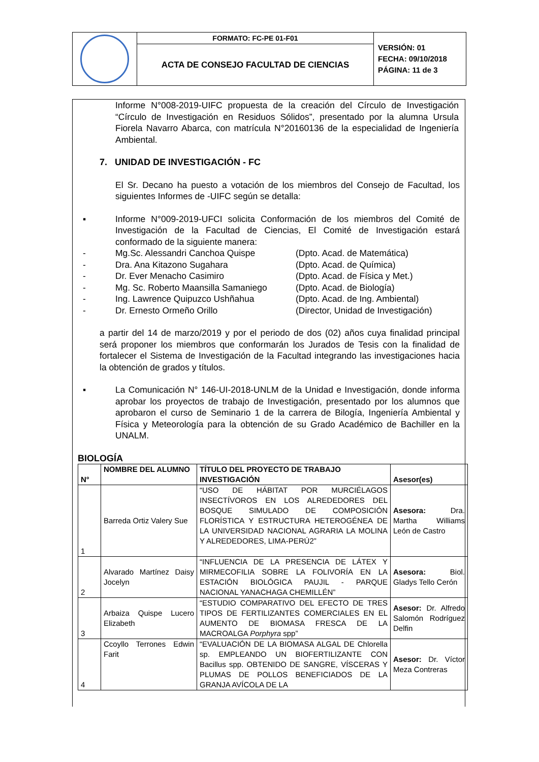| | FORMATO: FC-PE 01-F01 | VERSIÓN: 01 FECHA: 09/10/2018 PÁGINA: 11 de 3 |
| | ACTA DE CONSEJO FACULTAD DE CIENCIAS | |
Informe N°008-2019-UIFC propuesta de la creación del Círculo de Investigación “Círculo de Investigación en Residuos Sólidos”, presentado por la alumna Ursula Fiorela Navarro Abarca, con matrícula N°20160136 de la especialidad de Ingeniería Ambiental.
7. UNIDAD DE INVESTIGACIÓN - FC
El Sr. Decano ha puesto a votación de los miembros del Consejo de Facultad, los siguientes Informes de -UIFC según se detalla:
▪ Informe N°009-2019-UFCI solicita Conformación de los miembros del Comité de Investigación de la Facultad de Ciencias, El Comité de Investigación estará conformado de la siguiente manera:
- Mg.Sc. Alessandri Canchoa Quispe (Dpto. Acad. de Matemática)
- Dra. Ana Kitazono Sugahara (Dpto. Acad. de Química)
- Dr. Ever Menacho Casimiro (Dpto. Acad. de Física y Met.)
- Mg. Sc. Roberto Maansilla Samaniego (Dpto. Acad. de Biología)
- Ing. Lawrence Quipuzco Ushñahua (Dpto. Acad. de Ing. Ambiental)
- Dr. Ernesto Ormeño Orillo (Director, Unidad de Investigación)
a partir del 14 de marzo/2019 y por el periodo de dos (02) años cuya finalidad principal será proponer los miembros que conformarán los Jurados de Tesis con la finalidad de fortalecer el Sistema de Investigación de la Facultad integrando las investigaciones hacia la obtención de grados y títulos.
▪ La Comunicación N° 146-UI-2018-UNLM de la Unidad e Investigación, donde informa aprobar los proyectos de trabajo de Investigación, presentado por los alumnos que aprobaron el curso de Seminario 1 de la carrera de Bilogía, Ingeniería Ambiental y Física y Meteorología para la obtención de su Grado Académico de Bachiller en la UNALM.
BIOLOGÍA
| N° | NOMBRE DEL ALUMNO | TÍTULO DEL PROYECTO DE TRABAJO INVESTIGACIÓN | Asesor(es) |
| --- | --- | --- | --- |
| 1 | Barreda Ortiz Valery Sue | “USO DE HÁBITAT POR MURCIÉLAGOS INSECTÍVOROS EN LOS ALREDEDORES DEL BOSQUE SIMULADO DE COMPOSICIÓN FLORÍSTICA Y ESTRUCTURA HETEROGÉNEA DE LA UNIVERSIDAD NACIONAL AGRARIA LA MOLINA Y ALREDEDORES, LIMA-PERÚ2” | Asesora: Dra. Martha Williams León de Castro |
| 2 | Alvarado Martínez Daisy Jocelyn | “INFLUENCIA DE LA PRESENCIA DE LÁTEX Y MIRMECOFILIA SOBRE LA FOLIVORÍA EN LA ESTACIÓN BIOLÓGICA PAUJIL - PARQUE NACIONAL YANACHAGA CHEMILLÉN” | Asesora: Biol. Gladys Tello Cerón |
| 3 | Arbaiza Quispe Lucero Elizabeth | “ESTUDIO COMPARATIVO DEL EFECTO DE TRES TIPOS DE FERTILIZANTES COMERCIALES EN EL AUMENTO DE BIOMASA FRESCA DE LA MACROALGA Porphyra spp” | Asesor: Dr. Alfredo Salomón Rodríguez Delfin |
| 4 | Ccoyllo Terrones Edwin Farit | “EVALUACIÓN DE LA BIOMASA ALGAL DE Chlorella sp. EMPLEANDO UN BIOFERTILIZANTE CON Bacillus spp. OBTENIDO DE SANGRE, VÍSCERAS Y PLUMAS DE POLLOS BENEFICIADOS DE LA GRANJA AVÍCOLA DE LA | Asesor: Dr. Víctor Meza Contreras |